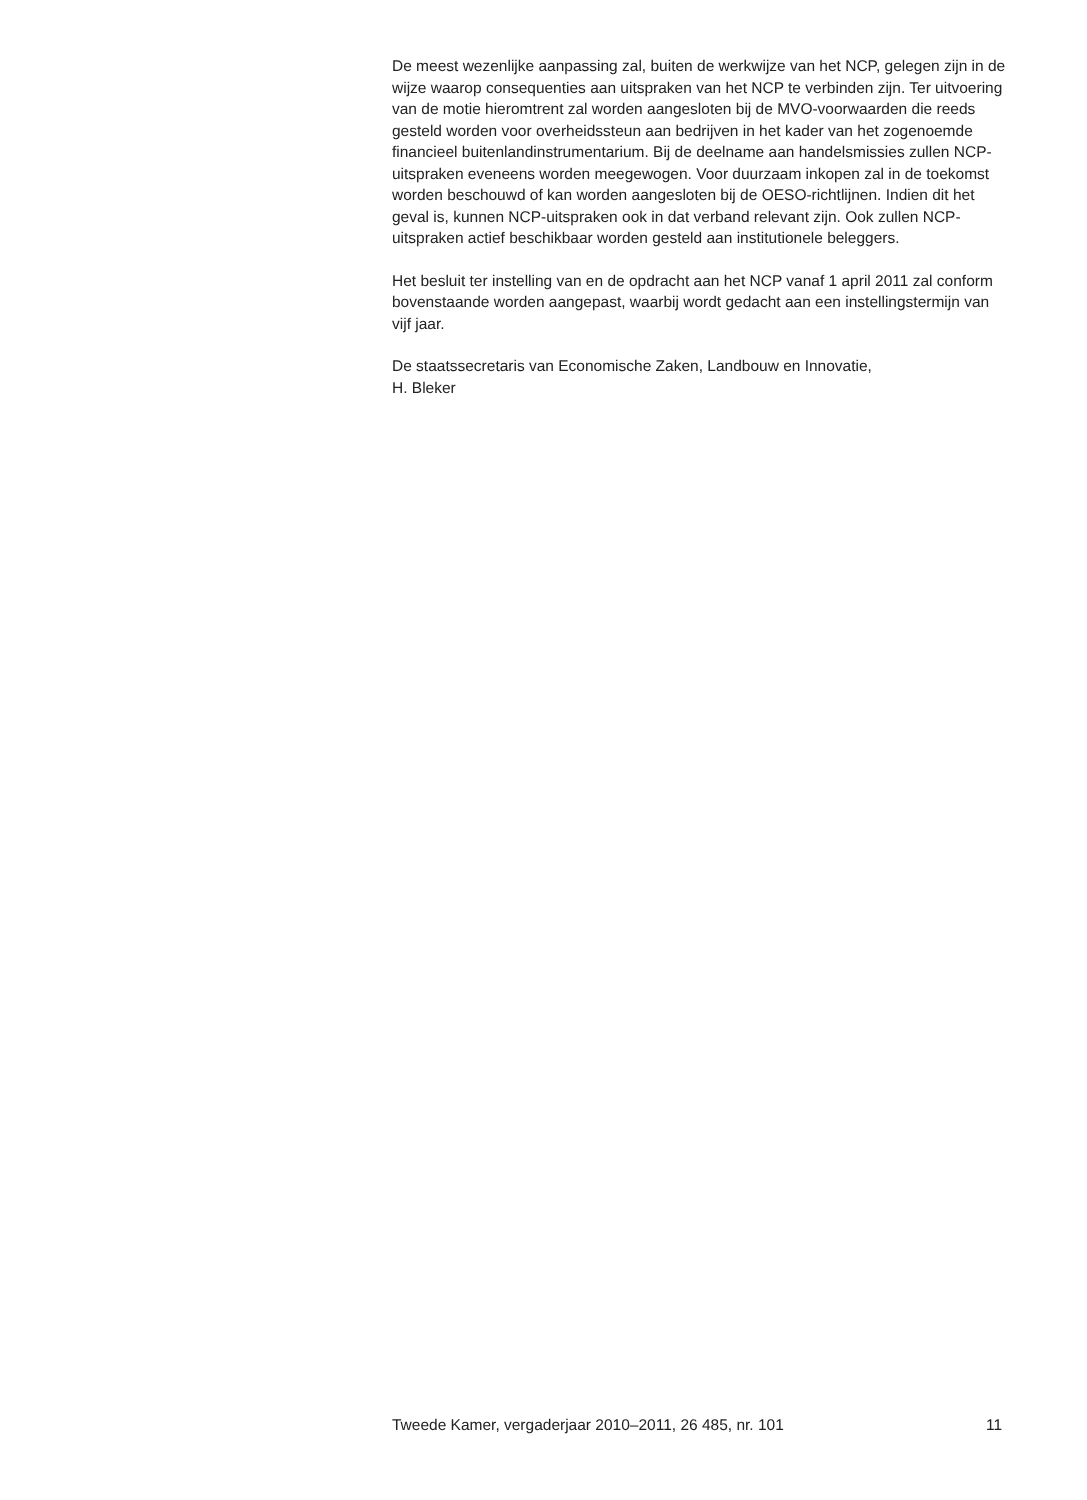De meest wezenlijke aanpassing zal, buiten de werkwijze van het NCP, gelegen zijn in de wijze waarop consequenties aan uitspraken van het NCP te verbinden zijn. Ter uitvoering van de motie hieromtrent zal worden aangesloten bij de MVO-voorwaarden die reeds gesteld worden voor overheidssteun aan bedrijven in het kader van het zogenoemde financieel buitenlandinstrumentarium. Bij de deelname aan handelsmissies zullen NCP-uitspraken eveneens worden meegewogen. Voor duurzaam inkopen zal in de toekomst worden beschouwd of kan worden aangesloten bij de OESO-richtlijnen. Indien dit het geval is, kunnen NCP-uitspraken ook in dat verband relevant zijn. Ook zullen NCP-uitspraken actief beschikbaar worden gesteld aan institutionele beleggers.
Het besluit ter instelling van en de opdracht aan het NCP vanaf 1 april 2011 zal conform bovenstaande worden aangepast, waarbij wordt gedacht aan een instellingstermijn van vijf jaar.
De staatssecretaris van Economische Zaken, Landbouw en Innovatie,
H. Bleker
Tweede Kamer, vergaderjaar 2010–2011, 26 485, nr. 101 11